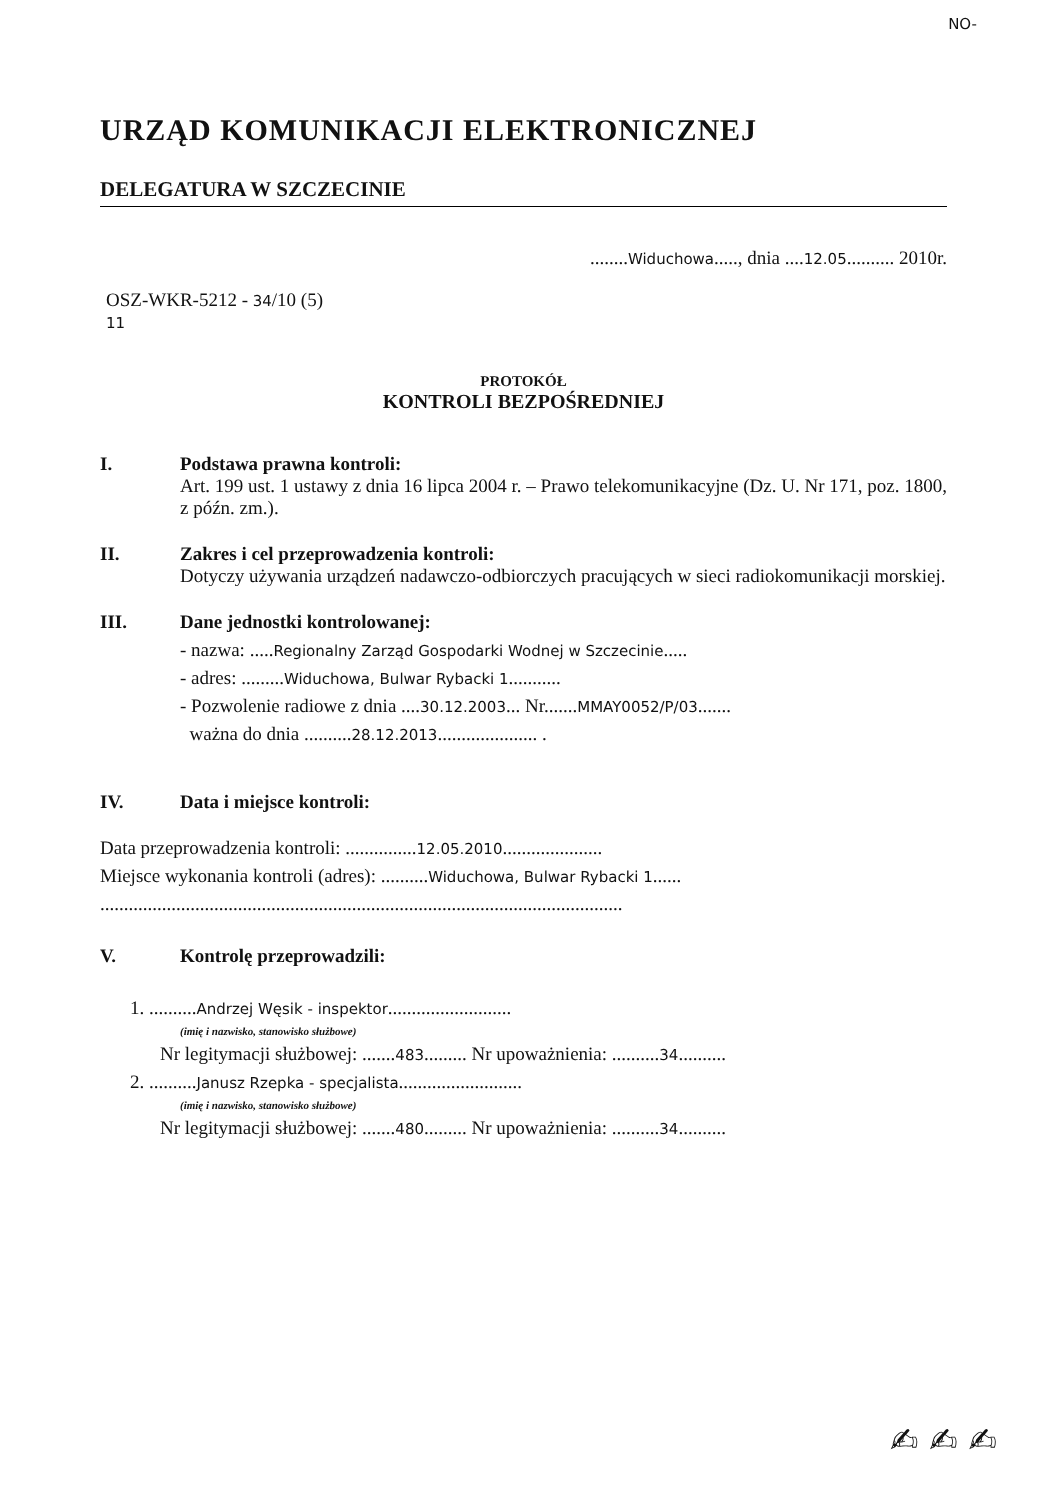NO-
URZĄD KOMUNIKACJI ELEKTRONICZNEJ
DELEGATURA W SZCZECINIE
........Widuchowa....., dnia ....12.05.......... 2010r.
OSZ-WKR-5212 - 34/10 (5)
11
PROTOKÓŁ
KONTROLI BEZPOŚREDNIEJ
I. Podstawa prawna kontroli:
Art. 199 ust. 1 ustawy z dnia 16 lipca 2004 r. – Prawo telekomunikacyjne (Dz. U. Nr 171, poz. 1800, z późn. zm.).
II. Zakres i cel przeprowadzenia kontroli:
Dotyczy używania urządzeń nadawczo-odbiorczych pracujących w sieci radiokomunikacji morskiej.
III. Dane jednostki kontrolowanej:
- nazwa: .....Regionalny Zarząd Gospodarki Wodnej w Szczecinie.....
- adres: .........Widuchowa, Bulwar Rybacki 1...........
- Pozwolenie radiowe z dnia ....30.12.2003... Nr.......MMAY0052/P/03.......
ważna do dnia ..........28.12.2013..................... .
IV. Data i miejsce kontroli:
Data przeprowadzenia kontroli: ...............12.05.2010.....................
Miejsce wykonania kontroli (adres): ..........Widuchowa, Bulwar Rybacki 1......
..............................................................................................................
V. Kontrolę przeprowadzili:
1. ..........Andrzej Węsik - inspektor..........................
(imię i nazwisko, stanowisko służbowe)
Nr legitymacji służbowej: .......483......... Nr upoważnienia: ..........34..........
2. ..........Janusz Rzepka - specjalista..........................
(imię i nazwisko, stanowisko służbowe)
Nr legitymacji służbowej: .......480......... Nr upoważnienia: ..........34..........
✍ ✍ ✍